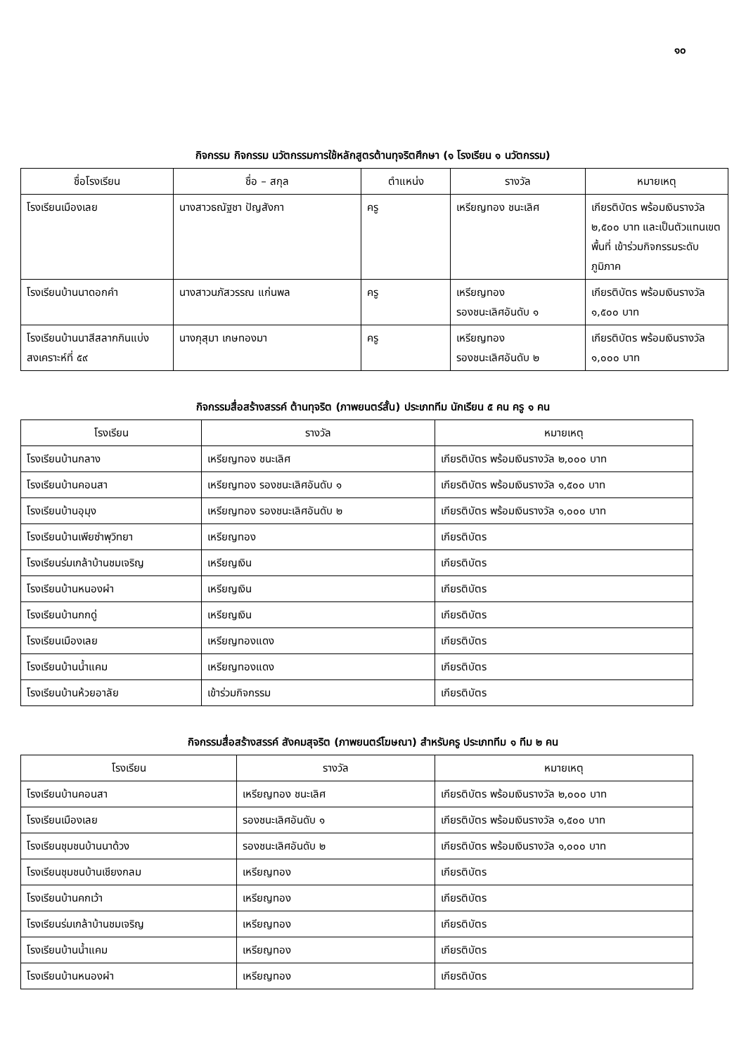๑๐
กิจกรรม กิจกรรม นวัตกรรมการใช้หลักสูตรต้านทุจริตศึกษา (๑ โรงเรียน ๑ นวัตกรรม)
| ชื่อโรงเรียน | ชื่อ – สกุล | ตำแหน่ง | รางวัล | หมายเหตุ |
| --- | --- | --- | --- | --- |
| โรงเรียนเมืองเลย | นางสาวธณัฐชา ปัญสังกา | ครู | เหรียญทอง ชนะเลิศ | เกียรติบัตร พร้อมเงินรางวัล ๒,๕๐๐ บาท และเป็นตัวแทนเขตพื้นที่ เข้าร่วมกิจกรรมระดับภูมิภาค |
| โรงเรียนบ้านนาดอกคำ | นางสาวนภัสวรรณ แก่นพล | ครู | เหรียญทอง รองชนะเลิศอันดับ ๑ | เกียรติบัตร พร้อมเงินรางวัล ๑,๕๐๐ บาท |
| โรงเรียนบ้านนาสีสลากกินแบ่งสงเคราะห์ที่ ๕๙ | นางกุสุมา เกษทองมา | ครู | เหรียญทอง รองชนะเลิศอันดับ ๒ | เกียรติบัตร พร้อมเงินรางวัล ๑,๐๐๐ บาท |
กิจกรรมสื่อสร้างสรรค์ ต้านทุจริต (ภาพยนตร์สั้น) ประเภททีม นักเรียน ๕ คน ครู ๑ คน
| โรงเรียน | รางวัล | หมายเหตุ |
| --- | --- | --- |
| โรงเรียนบ้านกลาง | เหรียญทอง ชนะเลิศ | เกียรติบัตร พร้อมเงินรางวัล ๒,๐๐๐ บาท |
| โรงเรียนบ้านคอนสา | เหรียญทอง รองชนะเลิศอันดับ ๑ | เกียรติบัตร พร้อมเงินรางวัล ๑,๕๐๐ บาท |
| โรงเรียนบ้านอุมุง | เหรียญทอง รองชนะเลิศอันดับ ๒ | เกียรติบัตร พร้อมเงินรางวัล ๑,๐๐๐ บาท |
| โรงเรียนบ้านเพียซำพุวิทยา | เหรียญทอง | เกียรติบัตร |
| โรงเรียนร่มเกล้าบ้านชมเจริญ | เหรียญเงิน | เกียรติบัตร |
| โรงเรียนบ้านหนองผำ | เหรียญเงิน | เกียรติบัตร |
| โรงเรียนบ้านกกดู่ | เหรียญเงิน | เกียรติบัตร |
| โรงเรียนเมืองเลย | เหรียญทองแดง | เกียรติบัตร |
| โรงเรียนบ้านน้ำแคม | เหรียญทองแดง | เกียรติบัตร |
| โรงเรียนบ้านห้วยอาลัย | เข้าร่วมกิจกรรม | เกียรติบัตร |
กิจกรรมสื่อสร้างสรรค์ สังคมสุจริต (ภาพยนตร์โฆษณา) สำหรับครู ประเภททีม ๑ ทีม ๒ คน
| โรงเรียน | รางวัล | หมายเหตุ |
| --- | --- | --- |
| โรงเรียนบ้านคอนสา | เหรียญทอง ชนะเลิศ | เกียรติบัตร พร้อมเงินรางวัล ๒,๐๐๐ บาท |
| โรงเรียนเมืองเลย | รองชนะเลิศอันดับ ๑ | เกียรติบัตร พร้อมเงินรางวัล ๑,๕๐๐ บาท |
| โรงเรียนชุมชนบ้านนาด้วง | รองชนะเลิศอันดับ ๒ | เกียรติบัตร พร้อมเงินรางวัล ๑,๐๐๐ บาท |
| โรงเรียนชุมชนบ้านเชียงกลม | เหรียญทอง | เกียรติบัตร |
| โรงเรียนบ้านคกเว้า | เหรียญทอง | เกียรติบัตร |
| โรงเรียนร่มเกล้าบ้านชมเจริญ | เหรียญทอง | เกียรติบัตร |
| โรงเรียนบ้านน้ำแคม | เหรียญทอง | เกียรติบัตร |
| โรงเรียนบ้านหนองผำ | เหรียญทอง | เกียรติบัตร |